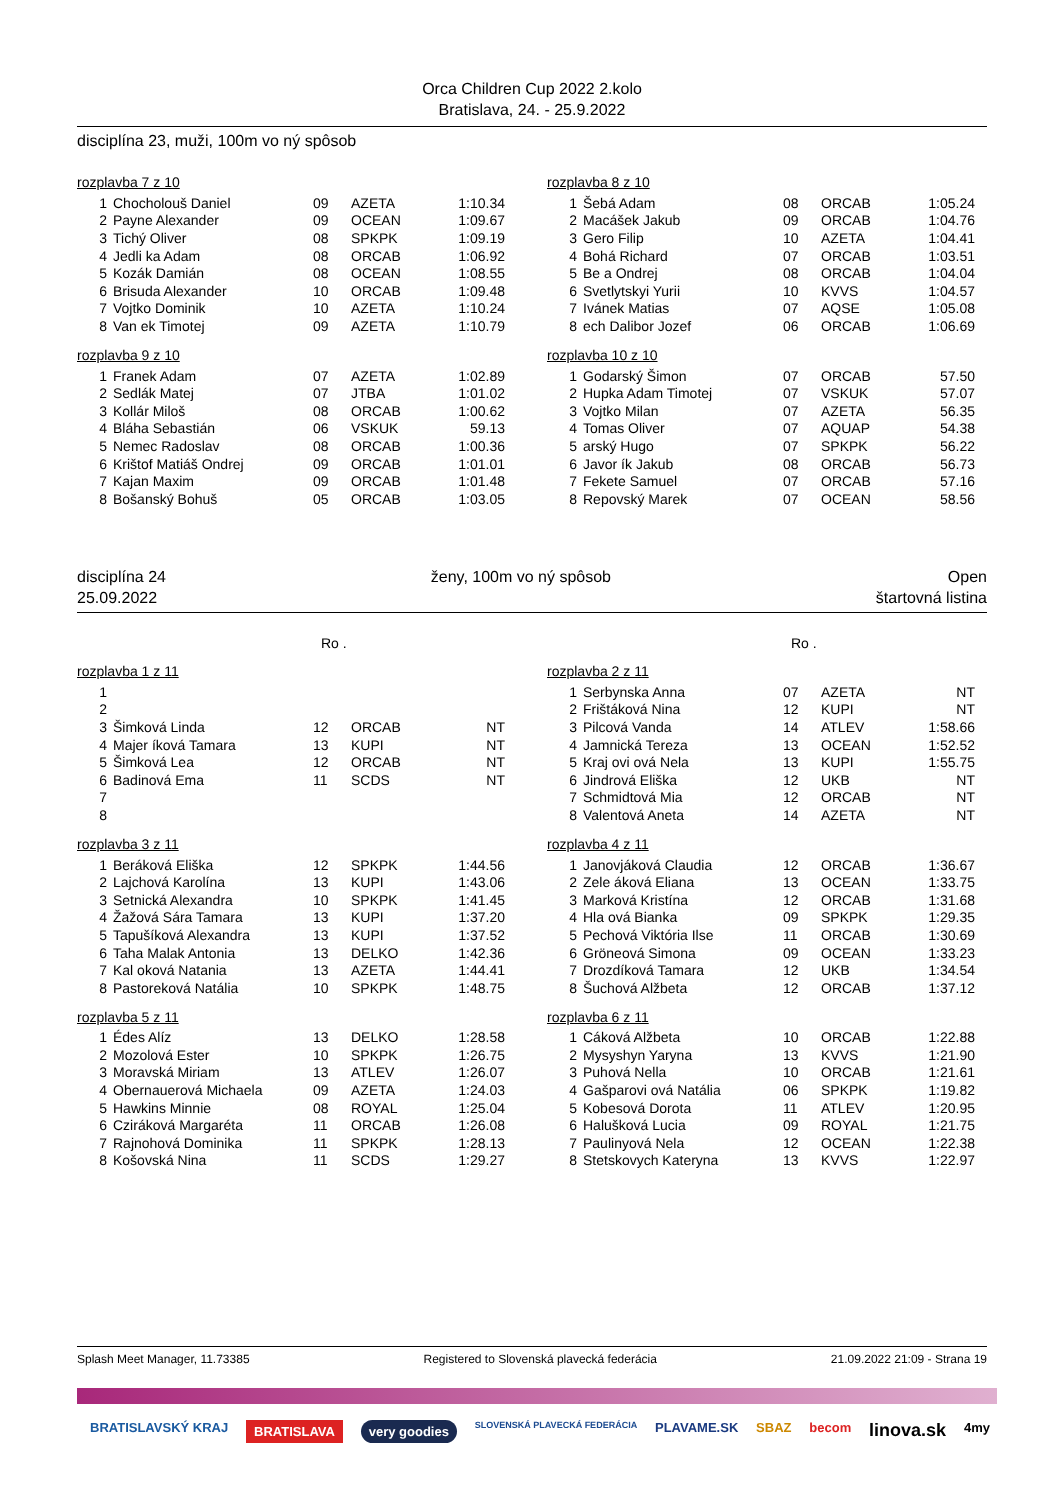Orca Children Cup 2022 2.kolo
Bratislava, 24. - 25.9.2022
disciplína 23, muži, 100m vo ný spôsob
rozplavba 7 z 10
| 1 | Chocholouš Daniel | 09 | AZETA | 1:10.34 |
| 2 | Payne Alexander | 09 | OCEAN | 1:09.67 |
| 3 | Tichý Oliver | 08 | SPKPK | 1:09.19 |
| 4 | Jedli ka Adam | 08 | ORCAB | 1:06.92 |
| 5 | Kozák Damián | 08 | OCEAN | 1:08.55 |
| 6 | Brisuda Alexander | 10 | ORCAB | 1:09.48 |
| 7 | Vojtko Dominik | 10 | AZETA | 1:10.24 |
| 8 | Van ek Timotej | 09 | AZETA | 1:10.79 |
rozplavba 9 z 10
| 1 | Franek Adam | 07 | AZETA | 1:02.89 |
| 2 | Sedlák Matej | 07 | JTBA | 1:01.02 |
| 3 | Kollár Miloš | 08 | ORCAB | 1:00.62 |
| 4 | Bláha Sebastián | 06 | VSKUK | 59.13 |
| 5 | Nemec Radoslav | 08 | ORCAB | 1:00.36 |
| 6 | Krištof Matiáš Ondrej | 09 | ORCAB | 1:01.01 |
| 7 | Kajan Maxim | 09 | ORCAB | 1:01.48 |
| 8 | Bošanský Bohuš | 05 | ORCAB | 1:03.05 |
rozplavba 8 z 10
| 1 | Šebá Adam | 08 | ORCAB | 1:05.24 |
| 2 | Macášek Jakub | 09 | ORCAB | 1:04.76 |
| 3 | Gero Filip | 10 | AZETA | 1:04.41 |
| 4 | Bohá Richard | 07 | ORCAB | 1:03.51 |
| 5 | Be a Ondrej | 08 | ORCAB | 1:04.04 |
| 6 | Svetlytskyi Yurii | 10 | KVVS | 1:04.57 |
| 7 | Ivánek Matias | 07 | AQSE | 1:05.08 |
| 8 | ech Dalibor Jozef | 06 | ORCAB | 1:06.69 |
rozplavba 10 z 10
| 1 | Godarský Šimon | 07 | ORCAB | 57.50 |
| 2 | Hupka Adam Timotej | 07 | VSKUK | 57.07 |
| 3 | Vojtko Milan | 07 | AZETA | 56.35 |
| 4 | Tomas Oliver | 07 | AQUAP | 54.38 |
| 5 | arský Hugo | 07 | SPKPK | 56.22 |
| 6 | Javor ík Jakub | 08 | ORCAB | 56.73 |
| 7 | Fekete Samuel | 07 | ORCAB | 57.16 |
| 8 | Repovský Marek | 07 | OCEAN | 58.56 |
disciplína 24
25.09.2022
ženy, 100m vo ný spôsob Open
štartovná listina
Ro . Ro .
rozplavba 1 z 11
| 1 | | | | |
| 2 | | | | |
| 3 | Šimková Linda | 12 | ORCAB | NT |
| 4 | Majer íková Tamara | 13 | KUPI | NT |
| 5 | Šimková Lea | 12 | ORCAB | NT |
| 6 | Badinová Ema | 11 | SCDS | NT |
| 7 | | | | |
| 8 | | | | |
rozplavba 3 z 11
| 1 | Beráková Eliška | 12 | SPKPK | 1:44.56 |
| 2 | Lajchová Karolína | 13 | KUPI | 1:43.06 |
| 3 | Setnická Alexandra | 10 | SPKPK | 1:41.45 |
| 4 | Žažová Sára Tamara | 13 | KUPI | 1:37.20 |
| 5 | Tapušíková Alexandra | 13 | KUPI | 1:37.52 |
| 6 | Taha Malak Antonia | 13 | DELKO | 1:42.36 |
| 7 | Kal oková Natania | 13 | AZETA | 1:44.41 |
| 8 | Pastoreková Natália | 10 | SPKPK | 1:48.75 |
rozplavba 5 z 11
| 1 | Édes Alíz | 13 | DELKO | 1:28.58 |
| 2 | Mozolová Ester | 10 | SPKPK | 1:26.75 |
| 3 | Moravská Miriam | 13 | ATLEV | 1:26.07 |
| 4 | Obernauerová Michaela | 09 | AZETA | 1:24.03 |
| 5 | Hawkins Minnie | 08 | ROYAL | 1:25.04 |
| 6 | Cziráková Margaréta | 11 | ORCAB | 1:26.08 |
| 7 | Rajnohová Dominika | 11 | SPKPK | 1:28.13 |
| 8 | Košovská Nina | 11 | SCDS | 1:29.27 |
rozplavba 2 z 11
| 1 | Serbynska Anna | 07 | AZETA | NT |
| 2 | Frištáková Nina | 12 | KUPI | NT |
| 3 | Pilcová Vanda | 14 | ATLEV | 1:58.66 |
| 4 | Jamnická Tereza | 13 | OCEAN | 1:52.52 |
| 5 | Kraj ovi ová Nela | 13 | KUPI | 1:55.75 |
| 6 | Jindrová Eliška | 12 | UKB | NT |
| 7 | Schmidtová Mia | 12 | ORCAB | NT |
| 8 | Valentová Aneta | 14 | AZETA | NT |
rozplavba 4 z 11
| 1 | Janovjáková Claudia | 12 | ORCAB | 1:36.67 |
| 2 | Zele áková Eliana | 13 | OCEAN | 1:33.75 |
| 3 | Marková Kristína | 12 | ORCAB | 1:31.68 |
| 4 | Hla ová Bianka | 09 | SPKPK | 1:29.35 |
| 5 | Pechová Viktória Ilse | 11 | ORCAB | 1:30.69 |
| 6 | Gröneová Simona | 09 | OCEAN | 1:33.23 |
| 7 | Drozdíková Tamara | 12 | UKB | 1:34.54 |
| 8 | Šuchová Alžbeta | 12 | ORCAB | 1:37.12 |
rozplavba 6 z 11
| 1 | Cáková Alžbeta | 10 | ORCAB | 1:22.88 |
| 2 | Mysyshyn Yaryna | 13 | KVVS | 1:21.90 |
| 3 | Puhová Nella | 10 | ORCAB | 1:21.61 |
| 4 | Gašparovi ová Natália | 06 | SPKPK | 1:19.82 |
| 5 | Kobesová Dorota | 11 | ATLEV | 1:20.95 |
| 6 | Halušková Lucia | 09 | ROYAL | 1:21.75 |
| 7 | Paulinyová Nela | 12 | OCEAN | 1:22.38 |
| 8 | Stetskovych Kateryna | 13 | KVVS | 1:22.97 |
Splash Meet Manager, 11.73385 Registered to Slovenská plavecká federácia 21.09.2022 21:09 - Strana 19
BRATISLAVSKÝ KRAJ BRATISLAVA very goodies SLOVENSKÁ PLAVECKÁ FEDERÁCIA PLAVAME.SK SBAZ becom linova.sk 4my